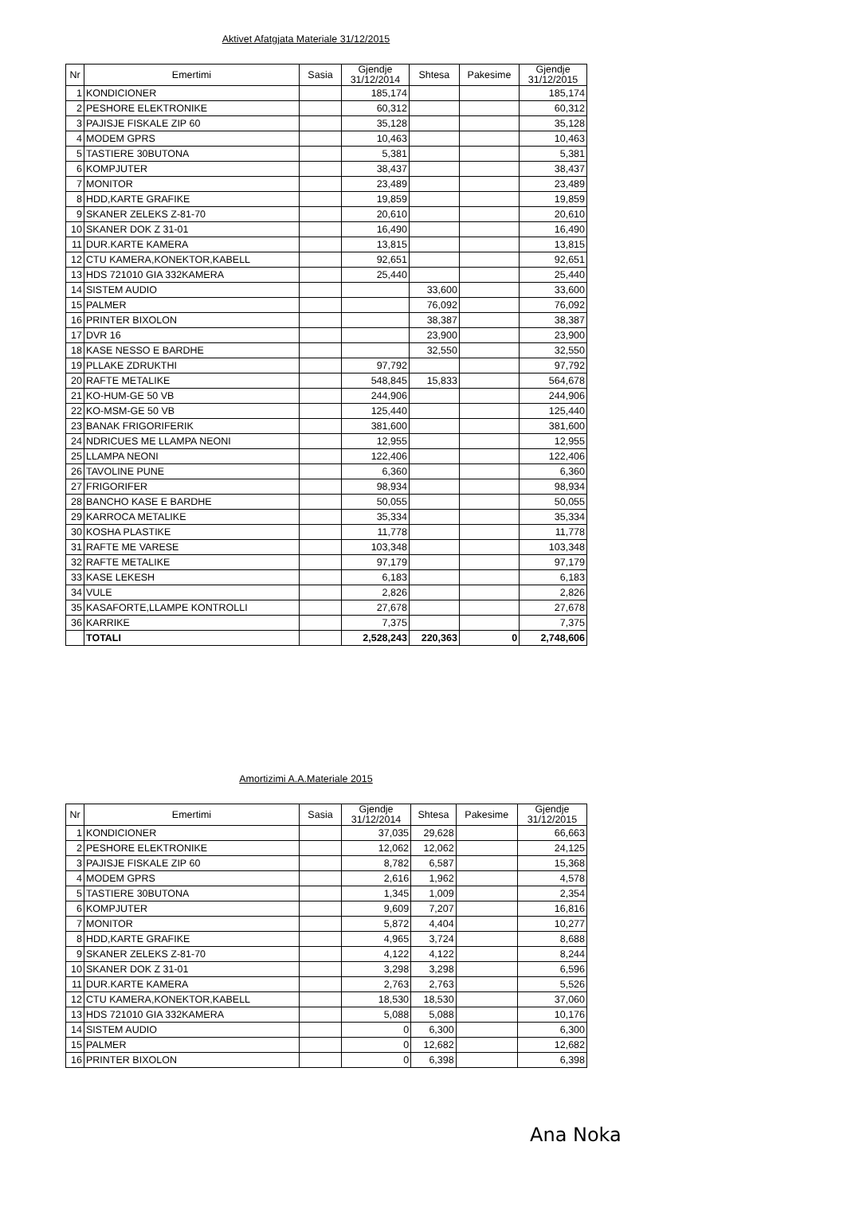Aktivet Afatgjata Materiale 31/12/2015
| Nr | Emertimi | Sasia | Gjendje 31/12/2014 | Shtesa | Pakesime | Gjendje 31/12/2015 |
| --- | --- | --- | --- | --- | --- | --- |
| 1 | KONDICIONER | | 185,174 | | | 185,174 |
| 2 | PESHORE ELEKTRONIKE | | 60,312 | | | 60,312 |
| 3 | PAJISJE FISKALE ZIP 60 | | 35,128 | | | 35,128 |
| 4 | MODEM GPRS | | 10,463 | | | 10,463 |
| 5 | TASTIERE 30BUTONA | | 5,381 | | | 5,381 |
| 6 | KOMPJUTER | | 38,437 | | | 38,437 |
| 7 | MONITOR | | 23,489 | | | 23,489 |
| 8 | HDD,KARTE GRAFIKE | | 19,859 | | | 19,859 |
| 9 | SKANER ZELEKS Z-81-70 | | 20,610 | | | 20,610 |
| 10 | SKANER DOK Z 31-01 | | 16,490 | | | 16,490 |
| 11 | DUR.KARTE KAMERA | | 13,815 | | | 13,815 |
| 12 | CTU KAMERA,KONEKTOR,KABELL | | 92,651 | | | 92,651 |
| 13 | HDS 721010 GIA 332KAMERA | | 25,440 | | | 25,440 |
| 14 | SISTEM AUDIO | | | 33,600 | | 33,600 |
| 15 | PALMER | | | 76,092 | | 76,092 |
| 16 | PRINTER BIXOLON | | | 38,387 | | 38,387 |
| 17 | DVR 16 | | | 23,900 | | 23,900 |
| 18 | KASE NESSO E BARDHE | | | 32,550 | | 32,550 |
| 19 | PLLAKE ZDRUKTHI | | 97,792 | | | 97,792 |
| 20 | RAFTE METALIKE | | 548,845 | 15,833 | | 564,678 |
| 21 | KO-HUM-GE 50 VB | | 244,906 | | | 244,906 |
| 22 | KO-MSM-GE 50 VB | | 125,440 | | | 125,440 |
| 23 | BANAK FRIGORIFERIK | | 381,600 | | | 381,600 |
| 24 | NDRICUES ME LLAMPA NEONI | | 12,955 | | | 12,955 |
| 25 | LLAMPA NEONI | | 122,406 | | | 122,406 |
| 26 | TAVOLINE PUNE | | 6,360 | | | 6,360 |
| 27 | FRIGORIFER | | 98,934 | | | 98,934 |
| 28 | BANCHO KASE E BARDHE | | 50,055 | | | 50,055 |
| 29 | KARROCA METALIKE | | 35,334 | | | 35,334 |
| 30 | KOSHA PLASTIKE | | 11,778 | | | 11,778 |
| 31 | RAFTE ME VARESE | | 103,348 | | | 103,348 |
| 32 | RAFTE METALIKE | | 97,179 | | | 97,179 |
| 33 | KASE LEKESH | | 6,183 | | | 6,183 |
| 34 | VULE | | 2,826 | | | 2,826 |
| 35 | KASAFORTE,LLAMPE KONTROLLI | | 27,678 | | | 27,678 |
| 36 | KARRIKE | | 7,375 | | | 7,375 |
| | TOTALI | | 2,528,243 | 220,363 | 0 | 2,748,606 |
Amortizimi A.A.Materiale 2015
| Nr | Emertimi | Sasia | Gjendje 31/12/2014 | Shtesa | Pakesime | Gjendje 31/12/2015 |
| --- | --- | --- | --- | --- | --- | --- |
| 1 | KONDICIONER | | 37,035 | 29,628 | | 66,663 |
| 2 | PESHORE ELEKTRONIKE | | 12,062 | 12,062 | | 24,125 |
| 3 | PAJISJE FISKALE ZIP 60 | | 8,782 | 6,587 | | 15,368 |
| 4 | MODEM GPRS | | 2,616 | 1,962 | | 4,578 |
| 5 | TASTIERE 30BUTONA | | 1,345 | 1,009 | | 2,354 |
| 6 | KOMPJUTER | | 9,609 | 7,207 | | 16,816 |
| 7 | MONITOR | | 5,872 | 4,404 | | 10,277 |
| 8 | HDD,KARTE GRAFIKE | | 4,965 | 3,724 | | 8,688 |
| 9 | SKANER ZELEKS Z-81-70 | | 4,122 | 4,122 | | 8,244 |
| 10 | SKANER DOK Z 31-01 | | 3,298 | 3,298 | | 6,596 |
| 11 | DUR.KARTE KAMERA | | 2,763 | 2,763 | | 5,526 |
| 12 | CTU KAMERA,KONEKTOR,KABELL | | 18,530 | 18,530 | | 37,060 |
| 13 | HDS 721010 GIA 332KAMERA | | 5,088 | 5,088 | | 10,176 |
| 14 | SISTEM AUDIO | | 0 | 6,300 | | 6,300 |
| 15 | PALMER | | 0 | 12,682 | | 12,682 |
| 16 | PRINTER BIXOLON | | 0 | 6,398 | | 6,398 |
Ana Noka